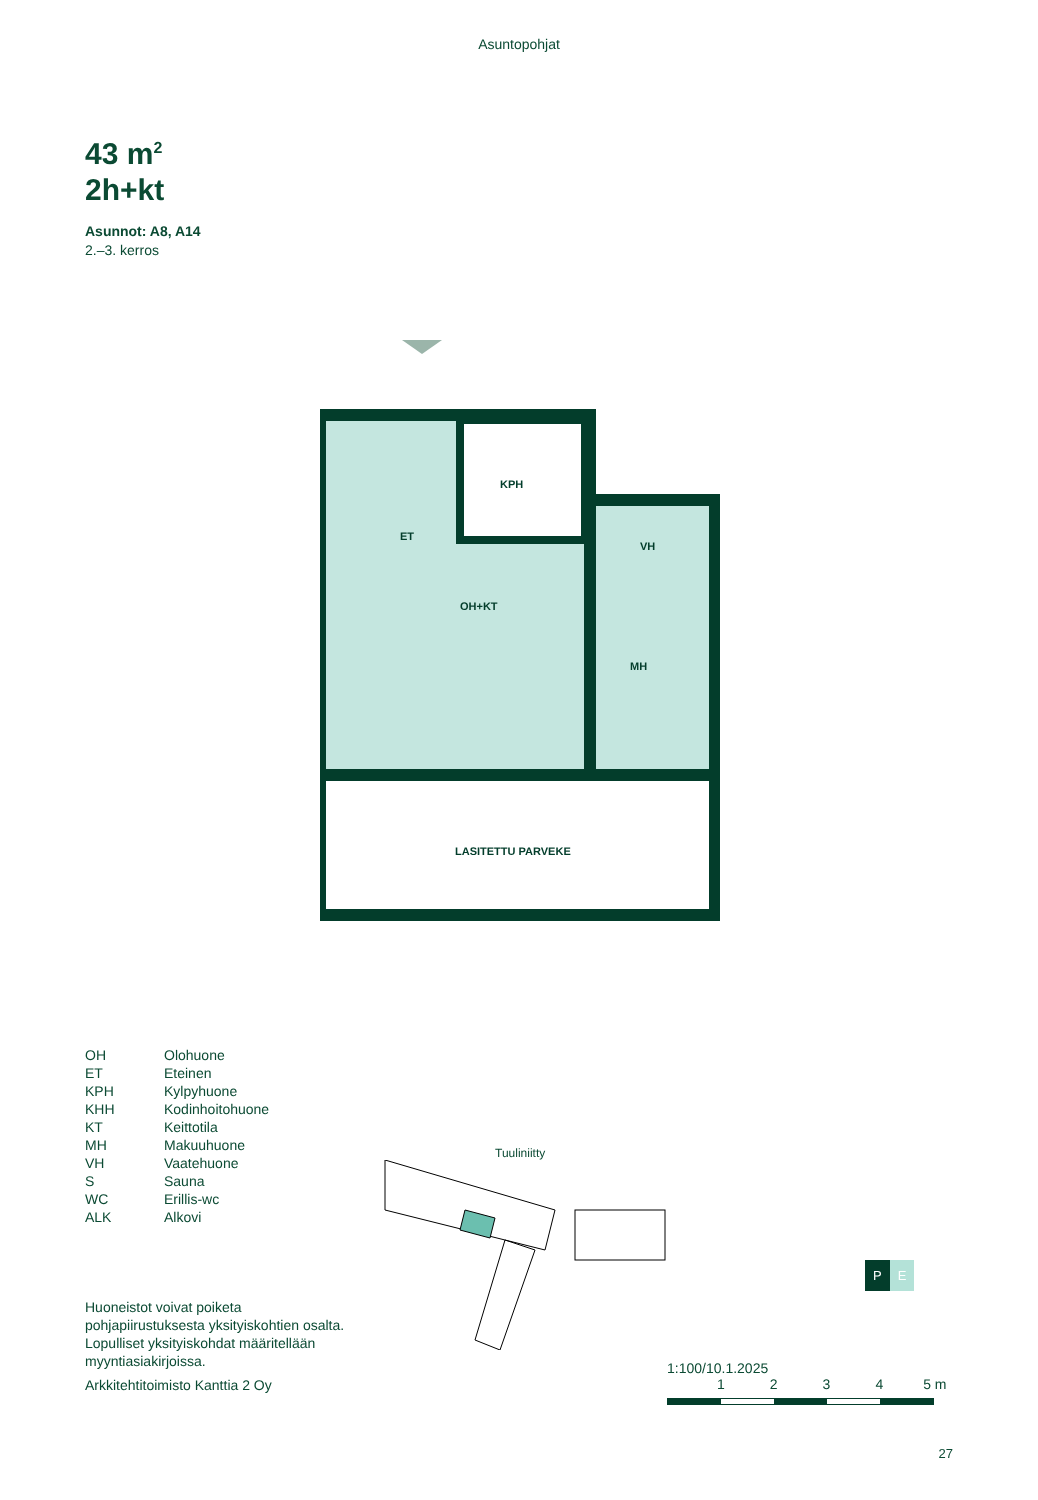Asuntopohjat
43 m<sup>2</sup>
2h+kt
Asunnot: A8, A14
2.–3. kerros
KPH
ET
VH
OH+KT
MH
LASITETTU PARVEKE
OH Olohuone
ET Eteinen
KPH Kylpyhuone
KHH Kodinhoitohuone
KT Keittotila
MH Makuuhuone
VH Vaatehuone
S Sauna
WC Erillis-wc
ALK Alkovi
Huoneistot voivat poiketa pohjapiirustuksesta yksityiskohtien osalta. Lopulliset yksityiskohdat määritellään myyntiasiakirjoissa.
Arkkitehtitoimisto Kanttia 2 Oy
Tuuliniitty
1:100/10.1.2025
1234 5 m
P E
27